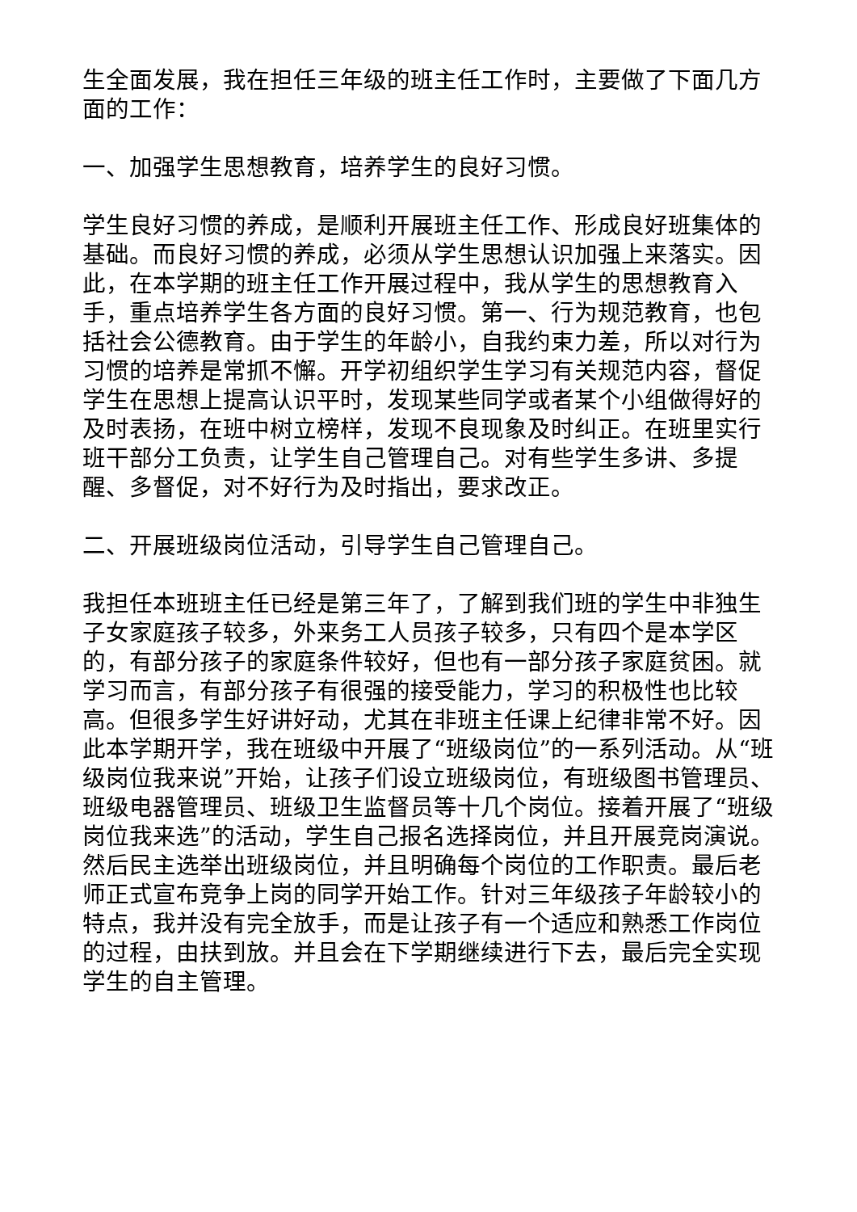生全面发展，我在担任三年级的班主任工作时，主要做了下面几方面的工作：
一、加强学生思想教育，培养学生的良好习惯。
学生良好习惯的养成，是顺利开展班主任工作、形成良好班集体的基础。而良好习惯的养成，必须从学生思想认识加强上来落实。因此，在本学期的班主任工作开展过程中，我从学生的思想教育入手，重点培养学生各方面的良好习惯。第一、行为规范教育，也包括社会公德教育。由于学生的年龄小，自我约束力差，所以对行为习惯的培养是常抓不懈。开学初组织学生学习有关规范内容，督促学生在思想上提高认识平时，发现某些同学或者某个小组做得好的及时表扬，在班中树立榜样，发现不良现象及时纠正。在班里实行班干部分工负责，让学生自己管理自己。对有些学生多讲、多提醒、多督促，对不好行为及时指出，要求改正。
二、开展班级岗位活动，引导学生自己管理自己。
我担任本班班主任已经是第三年了，了解到我们班的学生中非独生子女家庭孩子较多，外来务工人员孩子较多，只有四个是本学区的，有部分孩子的家庭条件较好，但也有一部分孩子家庭贫困。就学习而言，有部分孩子有很强的接受能力，学习的积极性也比较高。但很多学生好讲好动，尤其在非班主任课上纪律非常不好。因此本学期开学，我在班级中开展了“班级岗位”的一系列活动。从“班级岗位我来说”开始，让孩子们设立班级岗位，有班级图书管理员、班级电器管理员、班级卫生监督员等十几个岗位。接着开展了“班级岗位我来选”的活动，学生自己报名选择岗位，并且开展竞岗演说。然后民主选举出班级岗位，并且明确每个岗位的工作职责。最后老师正式宣布竞争上岗的同学开始工作。针对三年级孩子年龄较小的特点，我并没有完全放手，而是让孩子有一个适应和熟悉工作岗位的过程，由扶到放。并且会在下学期继续进行下去，最后完全实现学生的自主管理。